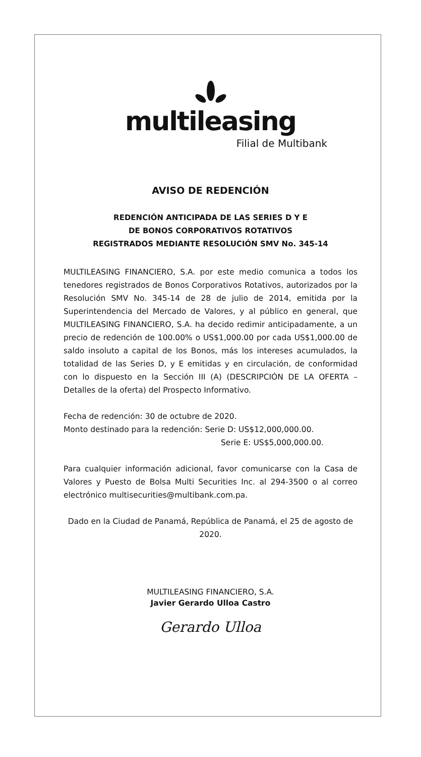multileasing
Filial de Multibank
AVISO DE REDENCIÓN
REDENCIÓN ANTICIPADA DE LAS SERIES D Y E
DE BONOS CORPORATIVOS ROTATIVOS
REGISTRADOS MEDIANTE RESOLUCIÓN SMV No. 345-14
MULTILEASING FINANCIERO, S.A. por este medio comunica a todos los tenedores registrados de Bonos Corporativos Rotativos, autorizados por la Resolución SMV No. 345-14 de 28 de julio de 2014, emitida por la Superintendencia del Mercado de Valores, y al público en general, que MULTILEASING FINANCIERO, S.A. ha decido redimir anticipadamente, a un precio de redención de 100.00% o US$1,000.00 por cada US$1,000.00 de saldo insoluto a capital de los Bonos, más los intereses acumulados, la totalidad de las Series D, y E emitidas y en circulación, de conformidad con lo dispuesto en la Sección III (A) (DESCRIPCIÓN DE LA OFERTA – Detalles de la oferta) del Prospecto Informativo.
Fecha de redención: 30 de octubre de 2020.
Monto destinado para la redención: Serie D: US$12,000,000.00.
Serie E: US$5,000,000.00.
Para cualquier información adicional, favor comunicarse con la Casa de Valores y Puesto de Bolsa Multi Securities Inc. al 294-3500 o al correo electrónico multisecurities@multibank.com.pa.
Dado en la Ciudad de Panamá, República de Panamá, el 25 de agosto de 2020.
MULTILEASING FINANCIERO, S.A.
Javier Gerardo Ulloa Castro
Gerardo Ulloa